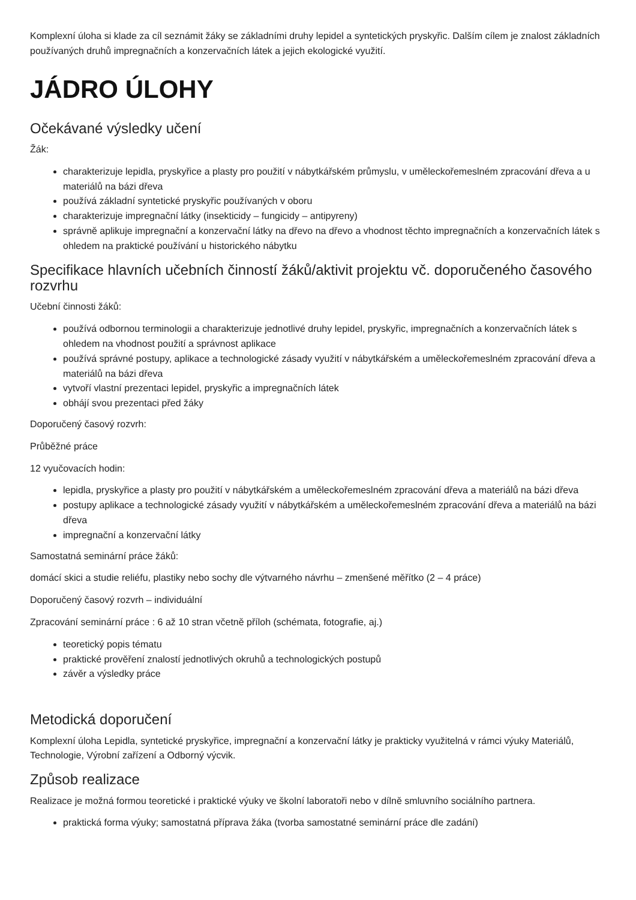Komplexní úloha si klade za cíl seznámit žáky se základními druhy lepidel a syntetických pryskyřic. Dalším cílem je znalost základních používaných druhů impregnačních a konzervačních látek a jejich ekologické využití.
JÁDRO ÚLOHY
Očekávané výsledky učení
Žák:
charakterizuje lepidla, pryskyřice a plasty pro použití v nábytkářském průmyslu, v uměleckořemeslném zpracování dřeva a u materiálů na bázi dřeva
používá základní syntetické pryskyřic používaných v oboru
charakterizuje impregnační látky (insekticidy – fungicidy – antipyreny)
správně aplikuje impregnační a konzervační látky na dřevo na dřevo a vhodnost těchto impregnačních a konzervačních látek s ohledem na praktické používání u historického nábytku
Specifikace hlavních učebních činností žáků/aktivit projektu vč. doporučeného časového rozvrhu
Učební činnosti žáků:
používá odbornou terminologii a charakterizuje jednotlivé druhy lepidel, pryskyřic, impregnačních a konzervačních látek s ohledem na vhodnost použití a správnost aplikace
používá správné postupy, aplikace a technologické zásady využití v nábytkářském a uměleckořemeslném zpracování dřeva a materiálů na bázi dřeva
vytvoří vlastní prezentaci lepidel, pryskyřic a impregnačních látek
obhájí svou prezentaci před žáky
Doporučený časový rozvrh:
Průběžné práce
12 vyučovacích hodin:
lepidla, pryskyřice a plasty pro použití v nábytkářském a uměleckořemeslném zpracování dřeva a materiálů na bázi dřeva
postupy aplikace a technologické zásady využití v nábytkářském a uměleckořemeslném zpracování dřeva a materiálů na bázi dřeva
impregnační a konzervační látky
Samostatná seminární práce žáků:
domácí skici a studie reliéfu, plastiky nebo sochy dle výtvarného návrhu – zmenšené měřítko (2 – 4 práce)
Doporučený časový rozvrh – individuální
Zpracování seminární práce : 6 až 10 stran včetně příloh (schémata, fotografie, aj.)
teoretický popis tématu
praktické prověření znalostí jednotlivých okruhů a technologických postupů
závěr a výsledky práce
Metodická doporučení
Komplexní úloha Lepidla, syntetické pryskyřice, impregnační a konzervační látky je prakticky využitelná v rámci výuky Materiálů, Technologie, Výrobní zařízení a Odborný výcvik.
Způsob realizace
Realizace je možná formou teoretické i praktické výuky ve školní laboratoři nebo v dílně smluvního sociálního partnera.
praktická forma výuky; samostatná příprava žáka (tvorba samostatné seminární práce dle zadání)